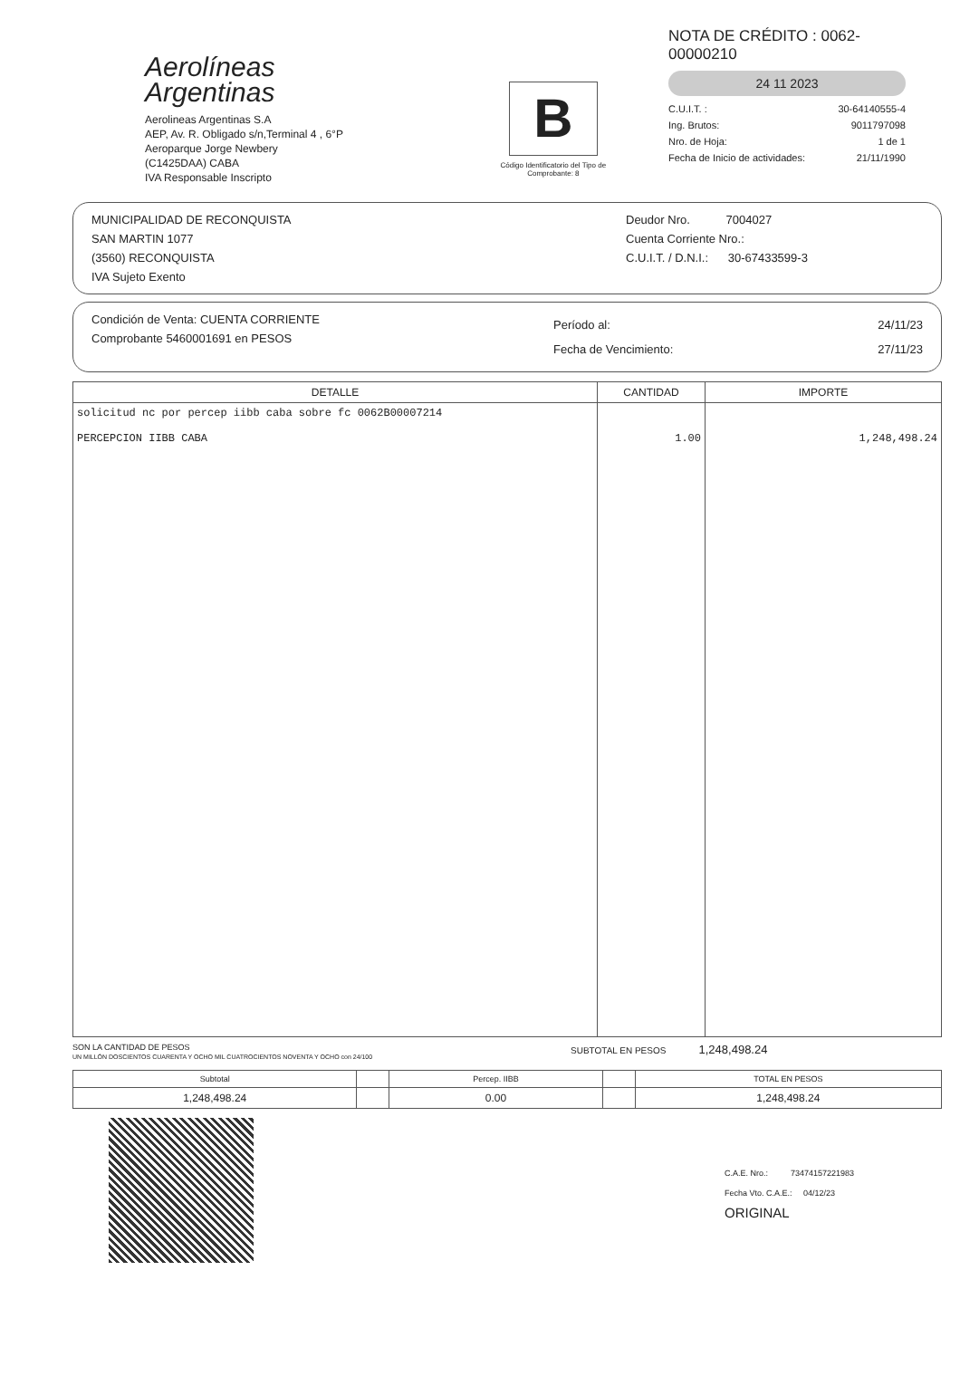Aerolíneas
Argentinas
Aerolineas Argentinas S.A
AEP, Av. R. Obligado s/n,Terminal 4 , 6°P
Aeroparque Jorge Newbery
(C1425DAA) CABA
IVA Responsable Inscripto
B
Código Identificatorio del Tipo de Comprobante: 8
NOTA DE CRÉDITO : 0062-00000210
24 11 2023
C.U.I.T. : 30-64140555-4
Ing. Brutos: 9011797098
Nro. de Hoja: 1 de 1
Fecha de Inicio de actividades: 21/11/1990
MUNICIPALIDAD DE RECONQUISTA
SAN MARTIN 1077
(3560) RECONQUISTA
IVA Sujeto Exento
Deudor Nro. 7004027
Cuenta Corriente Nro.:
C.U.I.T. / D.N.I.: 30-67433599-3
Condición de Venta: CUENTA CORRIENTE
Comprobante 5460001691 en PESOS
Período al: 24/11/23
Fecha de Vencimiento: 27/11/23
| DETALLE | CANTIDAD | IMPORTE |
| --- | --- | --- |
| solicitud nc por percep iibb caba sobre fc 0062B00007214 PERCEPCION IIBB CABA | 1.00 | 1,248,498.24 |
SON LA CANTIDAD DE PESOS
UN MILLÓN DOSCIENTOS CUARENTA Y OCHO MIL CUATROCIENTOS NOVENTA Y OCHO con 24/100
SUBTOTAL EN PESOS 1,248,498.24
| Subtotal | | Percep. IIBB | | TOTAL EN PESOS |
| --- | --- | --- | --- | --- |
| 1,248,498.24 | | 0.00 | | 1,248,498.24 |
C.A.E. Nro.: 73474157221983
Fecha Vto. C.A.E.: 04/12/23
ORIGINAL